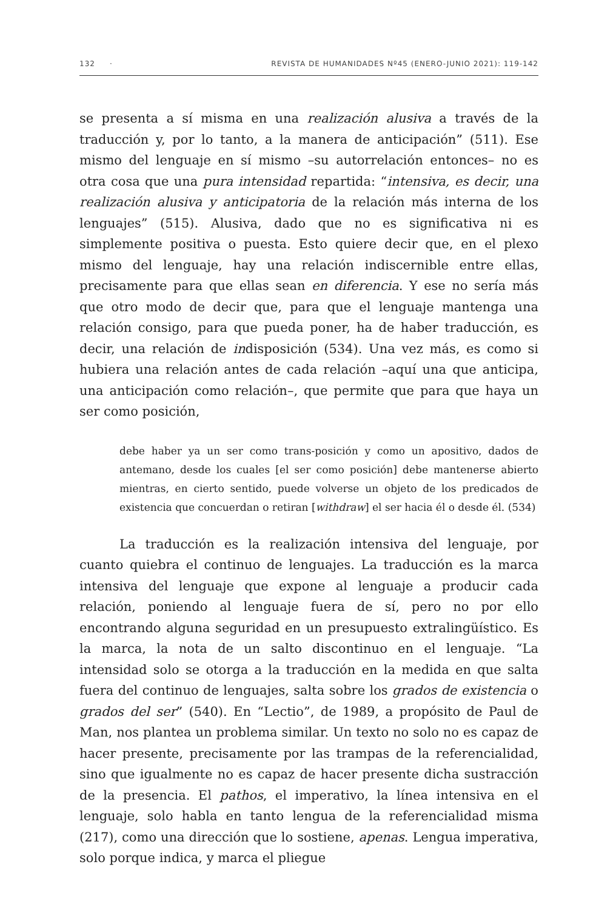132 · REVISTA DE HUMANIDADES Nº45 (ENERO-JUNIO 2021): 119-142
se presenta a sí misma en una realización alusiva a través de la traducción y, por lo tanto, a la manera de anticipación” (511). Ese mismo del lenguaje en sí mismo –su autorrelación entonces– no es otra cosa que una pura intensidad repartida: “intensiva, es decir, una realización alusiva y anticipatoria de la relación más interna de los lenguajes” (515). Alusiva, dado que no es significativa ni es simplemente positiva o puesta. Esto quiere decir que, en el plexo mismo del lenguaje, hay una relación indiscernible entre ellas, precisamente para que ellas sean en diferencia. Y ese no sería más que otro modo de decir que, para que el lenguaje mantenga una relación consigo, para que pueda poner, ha de haber traducción, es decir, una relación de indisposición (534). Una vez más, es como si hubiera una relación antes de cada relación –aquí una que anticipa, una anticipación como relación–, que permite que para que haya un ser como posición,
debe haber ya un ser como trans-posición y como un apositivo, dados de antemano, desde los cuales [el ser como posición] debe mantenerse abierto mientras, en cierto sentido, puede volverse un objeto de los predicados de existencia que concuerdan o retiran [withdraw] el ser hacia él o desde él. (534)
La traducción es la realización intensiva del lenguaje, por cuanto quiebra el continuo de lenguajes. La traducción es la marca intensiva del lenguaje que expone al lenguaje a producir cada relación, poniendo al lenguaje fuera de sí, pero no por ello encontrando alguna seguridad en un presupuesto extralingüístico. Es la marca, la nota de un salto discontinuo en el lenguaje. “La intensidad solo se otorga a la traducción en la medida en que salta fuera del continuo de lenguajes, salta sobre los grados de existencia o grados del ser” (540). En “Lectio”, de 1989, a propósito de Paul de Man, nos plantea un problema similar. Un texto no solo no es capaz de hacer presente, precisamente por las trampas de la referencialidad, sino que igualmente no es capaz de hacer presente dicha sustracción de la presencia. El pathos, el imperativo, la línea intensiva en el lenguaje, solo habla en tanto lengua de la referencialidad misma (217), como una dirección que lo sostiene, apenas. Lengua imperativa, solo porque indica, y marca el pliegue